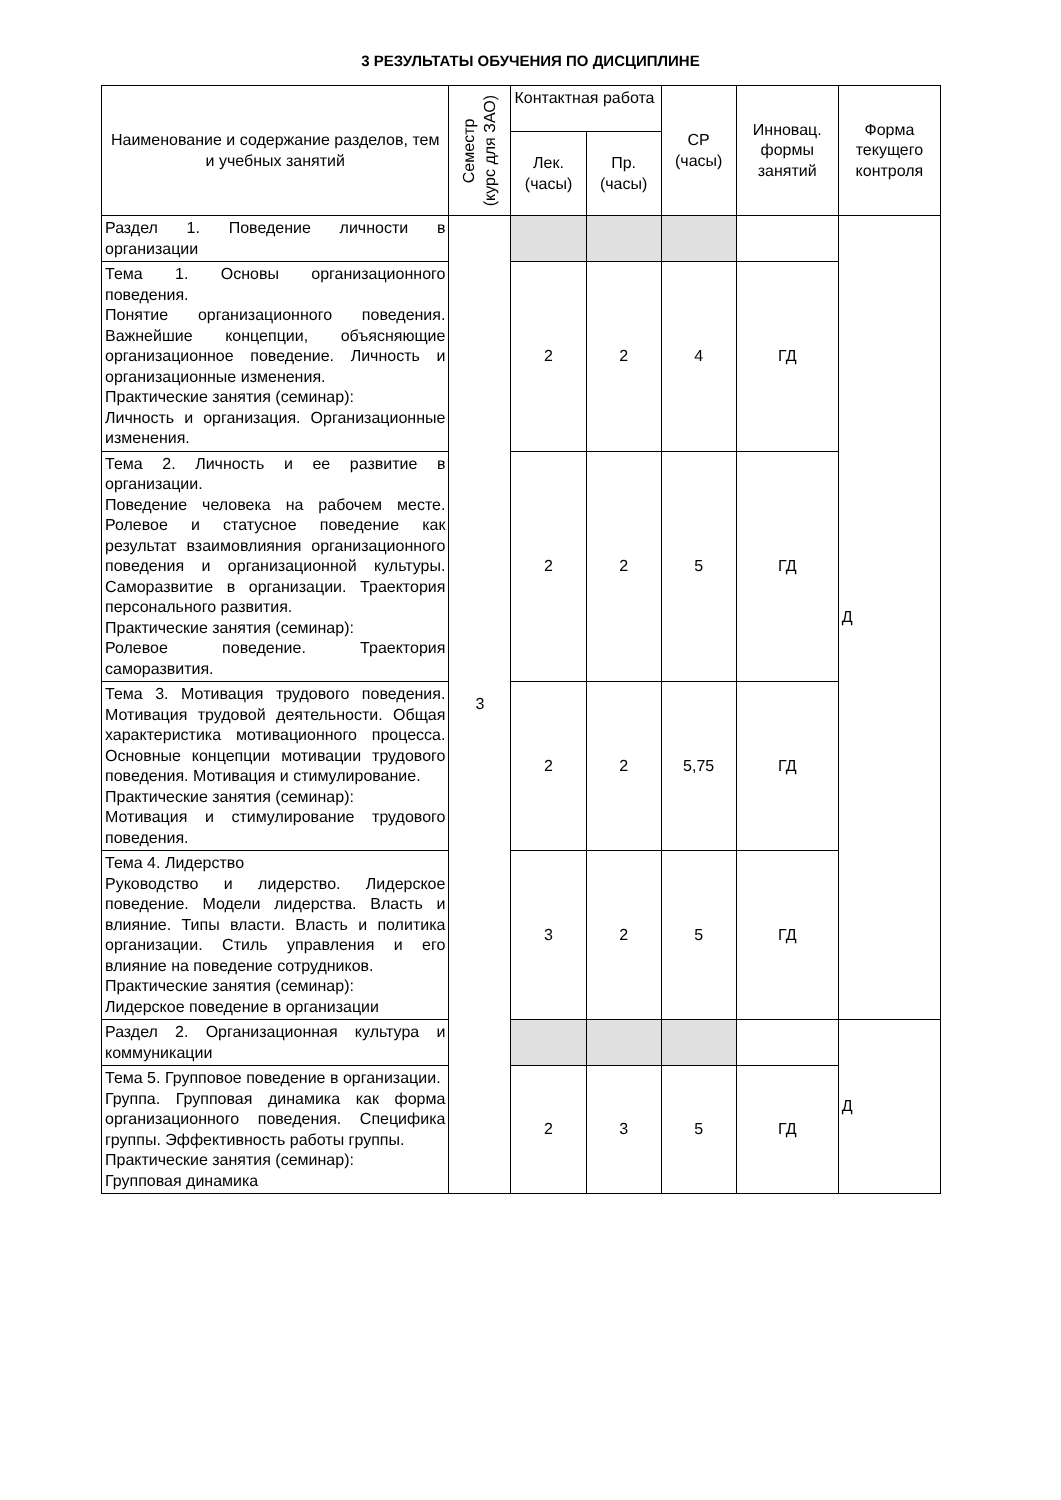3 РЕЗУЛЬТАТЫ ОБУЧЕНИЯ ПО ДИСЦИПЛИНЕ
| Наименование и содержание разделов, тем и учебных занятий | Семестр (курс для ЗАО) | Контактная работа | | СР (часы) | Инновац. формы занятий | Форма текущего контроля |
| --- | --- | --- | --- | --- | --- | --- |
| | | Лек. (часы) | Пр. (часы) | | | |
| Раздел 1. Поведение личности в организации | 3 | | | | | Д |
| Тема 1. Основы организационного поведения. Понятие организационного поведения. Важнейшие концепции, объясняющие организационное поведение. Личность и организационные изменения. Практические занятия (семинар): Личность и организация. Организационные изменения. | | 2 | 2 | 4 | ГД | |
| Тема 2. Личность и ее развитие в организации. Поведение человека на рабочем месте. Ролевое и статусное поведение как результат взаимовлияния организационного поведения и организационной культуры. Саморазвитие в организации. Траектория персонального развития. Практические занятия (семинар): Ролевое поведение. Траектория саморазвития. | | 2 | 2 | 5 | ГД | |
| Тема 3. Мотивация трудового поведения. Мотивация трудовой деятельности. Общая характеристика мотивационного процесса. Основные концепции мотивации трудового поведения. Мотивация и стимулирование. Практические занятия (семинар): Мотивация и стимулирование трудового поведения. | | 2 | 2 | 5,75 | ГД | |
| Тема 4. Лидерство Руководство и лидерство. Лидерское поведение. Модели лидерства. Власть и влияние. Типы власти. Власть и политика организации. Стиль управления и его влияние на поведение сотрудников. Практические занятия (семинар): Лидерское поведение в организации | | 3 | 2 | 5 | ГД | |
| Раздел 2. Организационная культура и коммуникации | | | | | | Д |
| Тема 5. Групповое поведение в организации. Группа. Групповая динамика как форма организационного поведения. Специфика группы. Эффективность работы группы. Практические занятия (семинар): Групповая динамика | | 2 | 3 | 5 | ГД | |